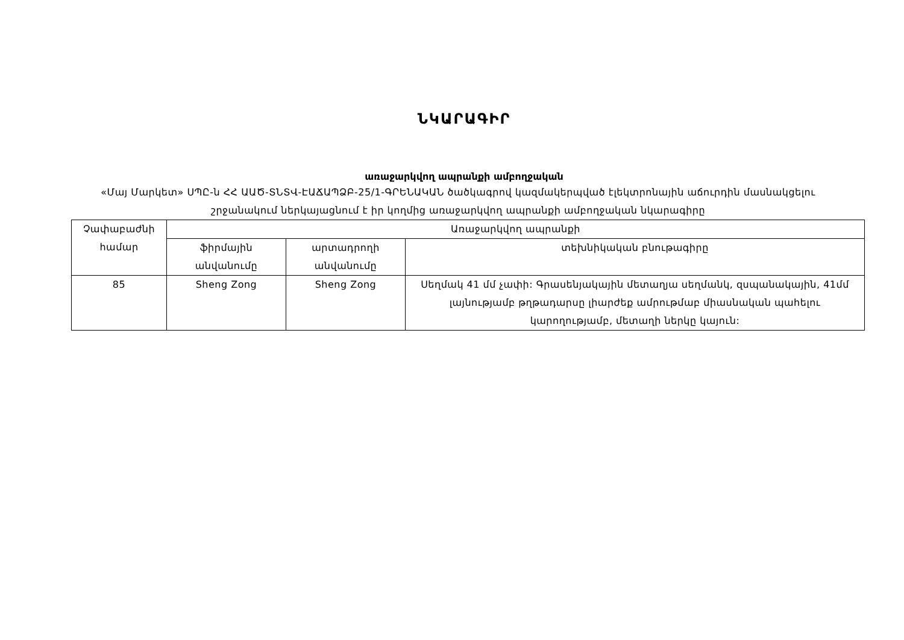ՆԿԱՐԱԳԻՐ
առաջարկվող ապրանքի ամբողջական
«Մայ Մարկետ» ՍՊԸ-ն ՀՀ ԱԱԾ-ՏՆՏՎ-ԷԱՃԱՊՁԲ-25/1-ԳՐԵՆԱԿԱՆ ծածկագրով կազմակերպված էլեկտրոնային աճուրդին մասնակցելու շրջանակում ներկայացնում է իր կողմից առաջարկվող ապրանքի ամբողջական նկարագիրը
| Չափաբաժնի համար | Առաջարկվող ապրանքի | | |
| --- | --- | --- | --- |
| | ֆիրմային անվանումը | արտադրողի անվանումը | տեխնիկական բնութագիրը |
| 85 | Sheng Zong | Sheng Zong | Սեղմակ 41 մմ չափի: Գրասենյակային մետաղյա սեղմանկ, զսպանակային, 41մմ լայնությամբ թղթադարսը լիարժեք ամրութմաբ միասնական պահելու կարողությամբ, մետաղի ներկը կայուն: |